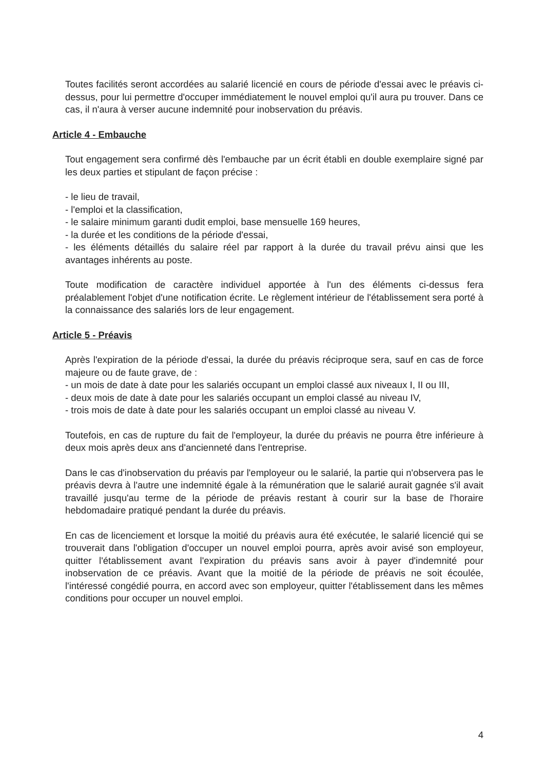Toutes facilités seront accordées au salarié licencié en cours de période d'essai avec le préavis ci-dessus, pour lui permettre d'occuper immédiatement le nouvel emploi qu'il aura pu trouver. Dans ce cas, il n'aura à verser aucune indemnité pour inobservation du préavis.
Article 4 - Embauche
Tout engagement sera confirmé dès l'embauche par un écrit établi en double exemplaire signé par les deux parties et stipulant de façon précise :
- le lieu de travail,
- l'emploi et la classification,
- le salaire minimum garanti dudit emploi, base mensuelle 169 heures,
- la durée et les conditions de la période d'essai,
- les éléments détaillés du salaire réel par rapport à la durée du travail prévu ainsi que les avantages inhérents au poste.
Toute modification de caractère individuel apportée à l'un des éléments ci-dessus fera préalablement l'objet d'une notification écrite. Le règlement intérieur de l'établissement sera porté à la connaissance des salariés lors de leur engagement.
Article 5 - Préavis
Après l'expiration de la période d'essai, la durée du préavis réciproque sera, sauf en cas de force majeure ou de faute grave, de :
- un mois de date à date pour les salariés occupant un emploi classé aux niveaux I, II ou III,
- deux mois de date à date pour les salariés occupant un emploi classé au niveau IV,
- trois mois de date à date pour les salariés occupant un emploi classé au niveau V.
Toutefois, en cas de rupture du fait de l'employeur, la durée du préavis ne pourra être inférieure à deux mois après deux ans d'ancienneté dans l'entreprise.
Dans le cas d'inobservation du préavis par l'employeur ou le salarié, la partie qui n'observera pas le préavis devra à l'autre une indemnité égale à la rémunération que le salarié aurait gagnée s'il avait travaillé jusqu'au terme de la période de préavis restant à courir sur la base de l'horaire hebdomadaire pratiqué pendant la durée du préavis.
En cas de licenciement et lorsque la moitié du préavis aura été exécutée, le salarié licencié qui se trouverait dans l'obligation d'occuper un nouvel emploi pourra, après avoir avisé son employeur, quitter l'établissement avant l'expiration du préavis sans avoir à payer d'indemnité pour inobservation de ce préavis. Avant que la moitié de la période de préavis ne soit écoulée, l'intéressé congédié pourra, en accord avec son employeur, quitter l'établissement dans les mêmes conditions pour occuper un nouvel emploi.
4